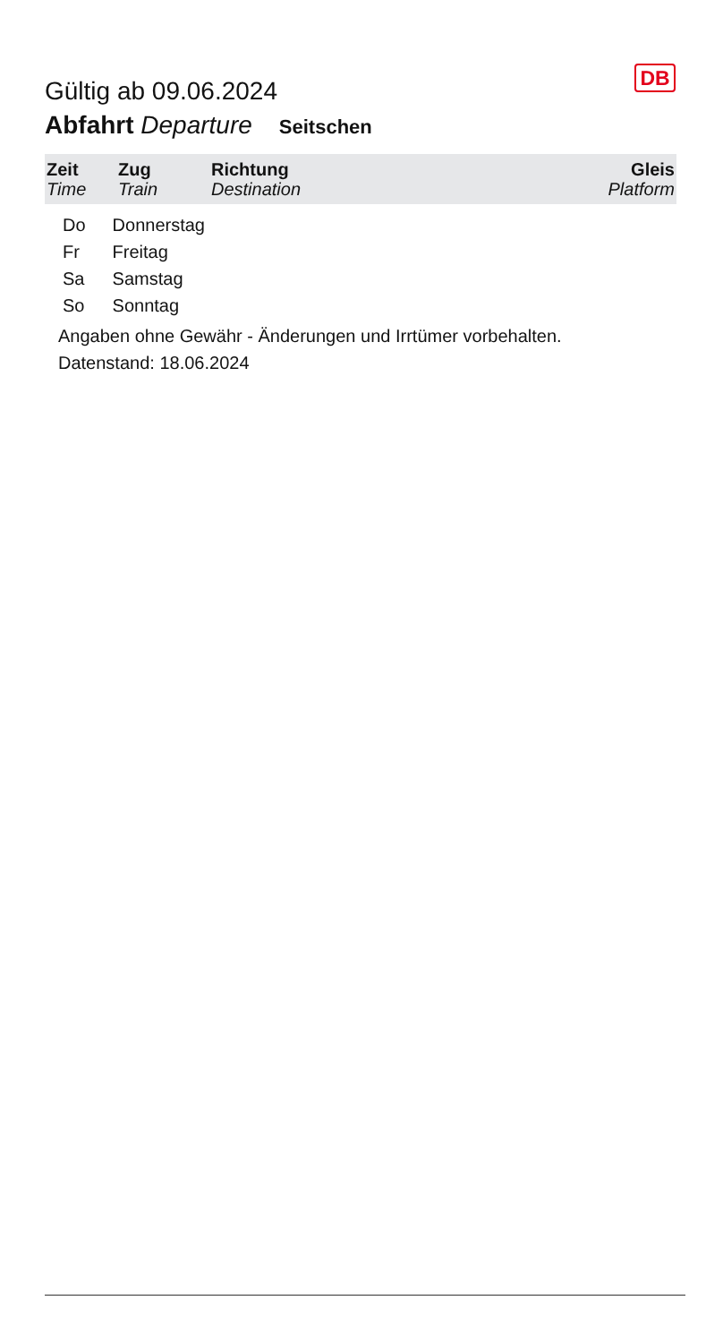DB
Gültig ab 09.06.2024
Abfahrt Departure Seitschen
| Zeit Time | Zug Train | Richtung Destination | Gleis Platform |
| --- | --- | --- | --- |
| Do | Donnerstag |
| Fr | Freitag |
| Sa | Samstag |
| So | Sonntag |
Angaben ohne Gewähr - Änderungen und Irrtümer vorbehalten.
Datenstand: 18.06.2024